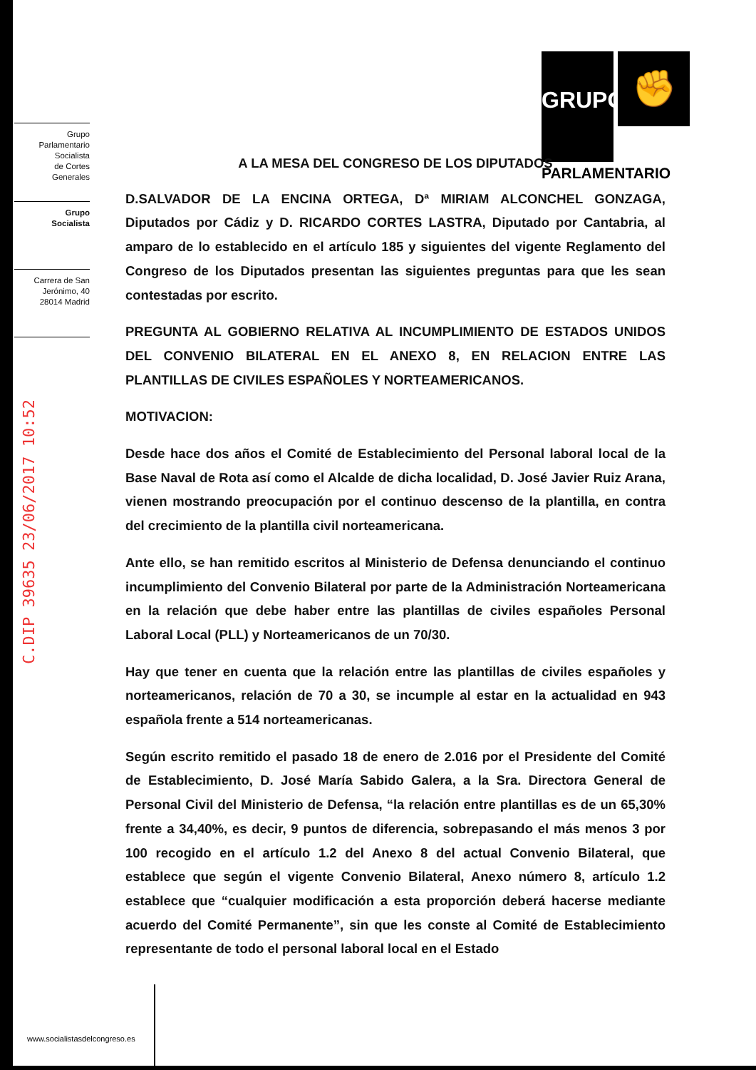GRUPO ✊
PARLAMENTARIO
Grupo
Parlamentario
Socialista
de Cortes
Generales
Grupo
Socialista
Carrera de San
Jerónimo, 40
28014 Madrid
C.DIP 39635 23/06/2017 10:52
A LA MESA DEL CONGRESO DE LOS DIPUTADOS
D.SALVADOR DE LA ENCINA ORTEGA, Dª MIRIAM ALCONCHEL GONZAGA, Diputados por Cádiz y D. RICARDO CORTES LASTRA, Diputado por Cantabria, al amparo de lo establecido en el artículo 185 y siguientes del vigente Reglamento del Congreso de los Diputados presentan las siguientes preguntas para que les sean contestadas por escrito.
PREGUNTA AL GOBIERNO RELATIVA AL INCUMPLIMIENTO DE ESTADOS UNIDOS DEL CONVENIO BILATERAL EN EL ANEXO 8, EN RELACION ENTRE LAS PLANTILLAS DE CIVILES ESPAÑOLES Y NORTEAMERICANOS.
MOTIVACION:
Desde hace dos años el Comité de Establecimiento del Personal laboral local de la Base Naval de Rota así como el Alcalde de dicha localidad, D. José Javier Ruiz Arana, vienen mostrando preocupación por el continuo descenso de la plantilla, en contra del crecimiento de la plantilla civil norteamericana.
Ante ello, se han remitido escritos al Ministerio de Defensa denunciando el continuo incumplimiento del Convenio Bilateral por parte de la Administración Norteamericana en la relación que debe haber entre las plantillas de civiles españoles Personal Laboral Local (PLL) y Norteamericanos de un 70/30.
Hay que tener en cuenta que la relación entre las plantillas de civiles españoles y norteamericanos, relación de 70 a 30, se incumple al estar en la actualidad en 943 española frente a 514 norteamericanas.
Según escrito remitido el pasado 18 de enero de 2.016 por el Presidente del Comité de Establecimiento, D. José María Sabido Galera, a la Sra. Directora General de Personal Civil del Ministerio de Defensa, “la relación entre plantillas es de un 65,30% frente a 34,40%, es decir, 9 puntos de diferencia, sobrepasando el más menos 3 por 100 recogido en el artículo 1.2 del Anexo 8 del actual Convenio Bilateral, que establece que según el vigente Convenio Bilateral, Anexo número 8, artículo 1.2 establece que “cualquier modificación a esta proporción deberá hacerse mediante acuerdo del Comité Permanente”, sin que les conste al Comité de Establecimiento representante de todo el personal laboral local en el Estado
www.socialistasdelcongreso.es